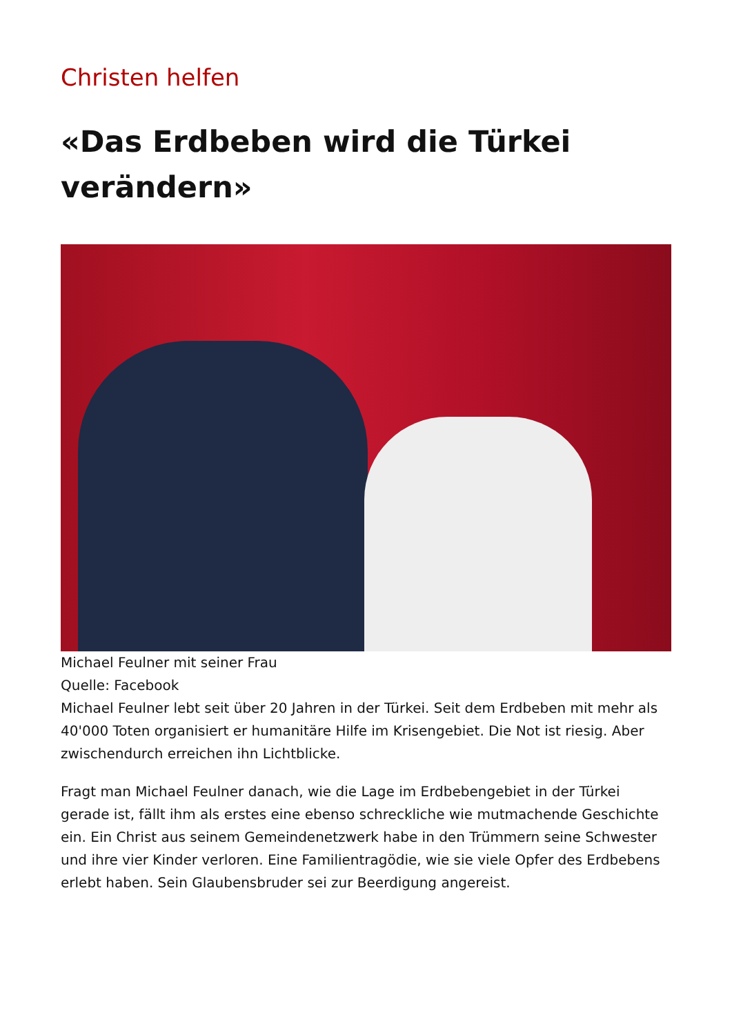Christen helfen
«Das Erdbeben wird die Türkei verändern»
Michael Feulner mit seiner Frau
Quelle: Facebook
Michael Feulner lebt seit über 20 Jahren in der Türkei. Seit dem Erdbeben mit mehr als 40'000 Toten organisiert er humanitäre Hilfe im Krisengebiet. Die Not ist riesig. Aber zwischendurch erreichen ihn Lichtblicke.
Fragt man Michael Feulner danach, wie die Lage im Erdbebengebiet in der Türkei gerade ist, fällt ihm als erstes eine ebenso schreckliche wie mutmachende Geschichte ein. Ein Christ aus seinem Gemeindenetzwerk habe in den Trümmern seine Schwester und ihre vier Kinder verloren. Eine Familientragödie, wie sie viele Opfer des Erdbebens erlebt haben. Sein Glaubensbruder sei zur Beerdigung angereist.